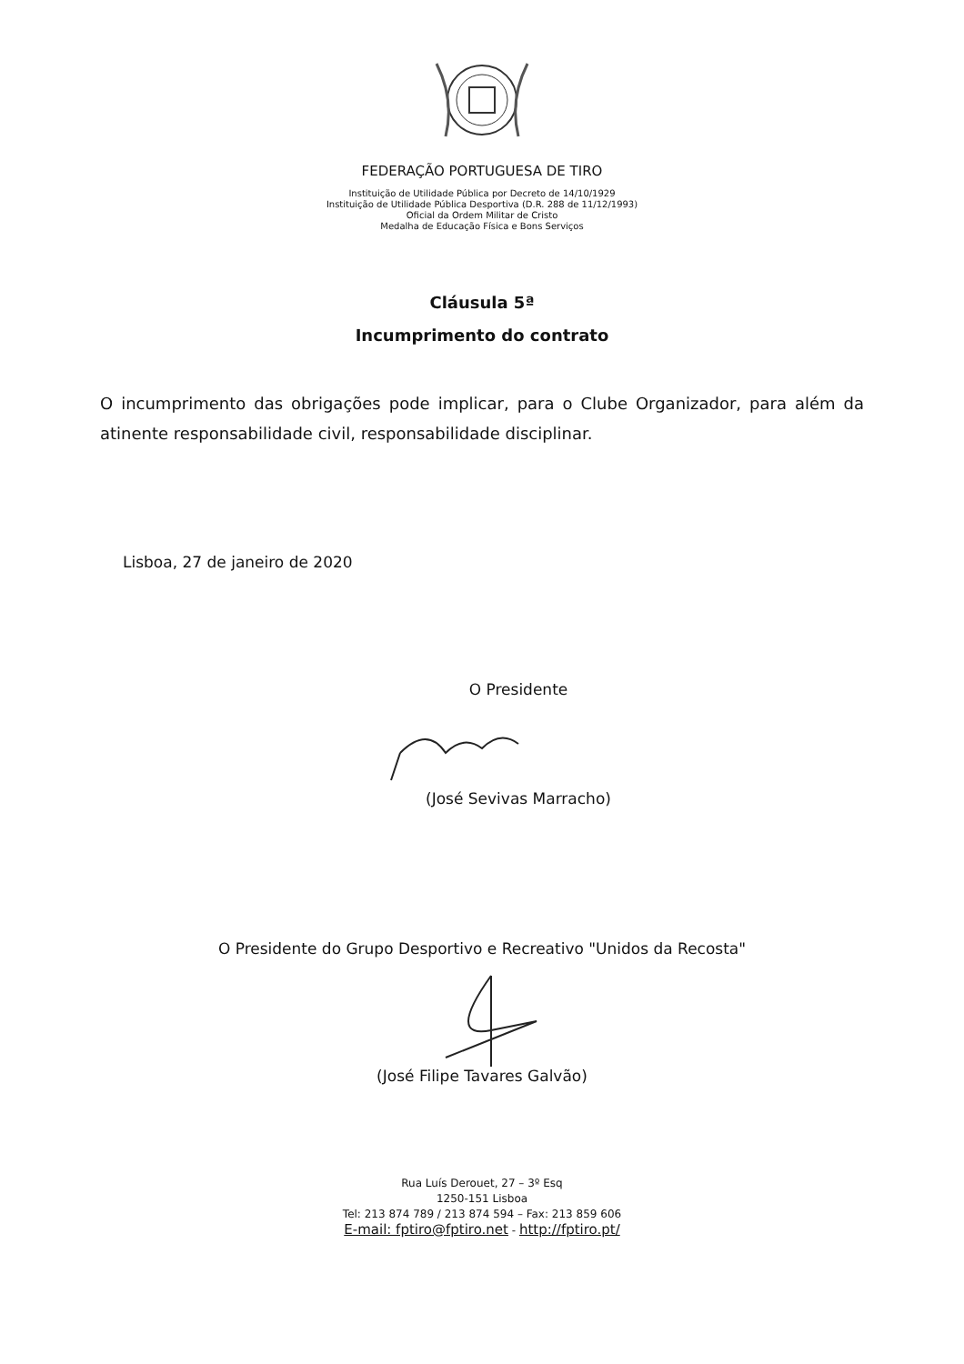FEDERAÇÃO PORTUGUESA DE TIRO
Instituição de Utilidade Pública por Decreto de 14/10/1929
Instituição de Utilidade Pública Desportiva (D.R. 288 de 11/12/1993)
Oficial da Ordem Militar de Cristo
Medalha de Educação Física e Bons Serviços
Cláusula 5ª
Incumprimento do contrato
O incumprimento das obrigações pode implicar, para o Clube Organizador, para além da atinente responsabilidade civil, responsabilidade disciplinar.
Lisboa, 27 de janeiro de 2020
O Presidente
(José Sevivas Marracho)
O Presidente do Grupo Desportivo e Recreativo "Unidos da Recosta"
(José Filipe Tavares Galvão)
Rua Luís Derouet, 27 – 3º Esq
1250-151 Lisboa
Tel: 213 874 789 / 213 874 594 – Fax: 213 859 606
E-mail: fptiro@fptiro.net - http://fptiro.pt/